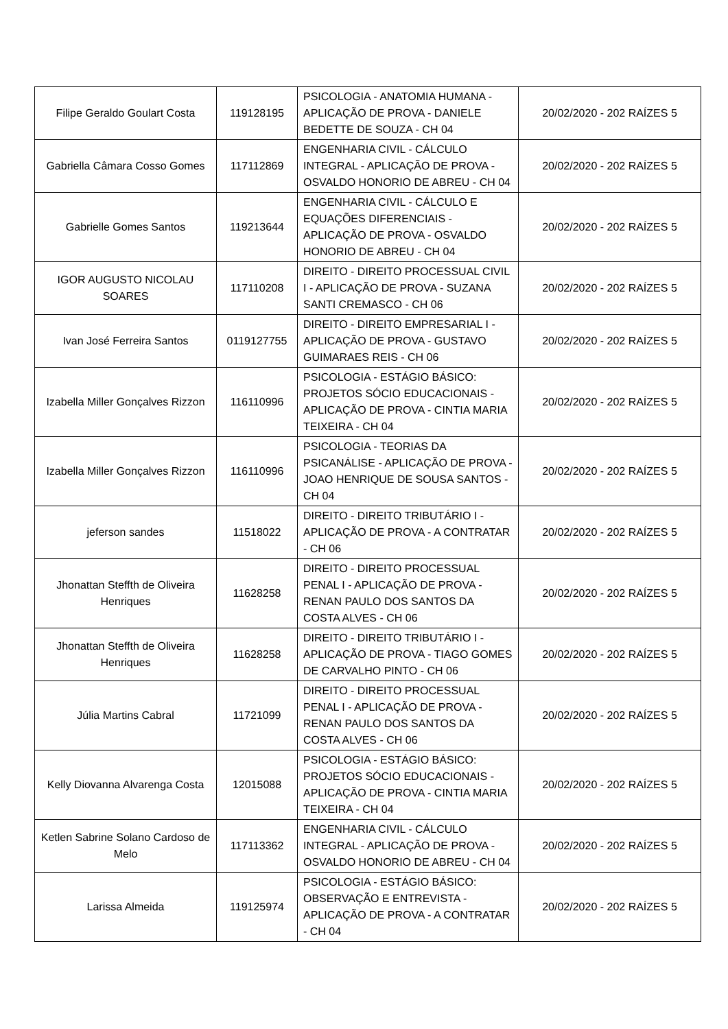| Filipe Geraldo Goulart Costa | 119128195 | PSICOLOGIA - ANATOMIA HUMANA - APLICAÇÃO DE PROVA - DANIELE BEDETTE DE SOUZA - CH 04 | 20/02/2020 - 202 RAÍZES 5 |
| Gabriella Câmara Cosso Gomes | 117112869 | ENGENHARIA CIVIL - CÁLCULO INTEGRAL - APLICAÇÃO DE PROVA - OSVALDO HONORIO DE ABREU - CH 04 | 20/02/2020 - 202 RAÍZES 5 |
| Gabrielle Gomes Santos | 119213644 | ENGENHARIA CIVIL - CÁLCULO E EQUAÇÕES DIFERENCIAIS - APLICAÇÃO DE PROVA - OSVALDO HONORIO DE ABREU - CH 04 | 20/02/2020 - 202 RAÍZES 5 |
| IGOR AUGUSTO NICOLAU SOARES | 117110208 | DIREITO - DIREITO PROCESSUAL CIVIL I - APLICAÇÃO DE PROVA - SUZANA SANTI CREMASCO - CH 06 | 20/02/2020 - 202 RAÍZES 5 |
| Ivan José Ferreira Santos | 0119127755 | DIREITO - DIREITO EMPRESARIAL I - APLICAÇÃO DE PROVA - GUSTAVO GUIMARAES REIS - CH 06 | 20/02/2020 - 202 RAÍZES 5 |
| Izabella Miller Gonçalves Rizzon | 116110996 | PSICOLOGIA - ESTÁGIO BÁSICO: PROJETOS SÓCIO EDUCACIONAIS - APLICAÇÃO DE PROVA - CINTIA MARIA TEIXEIRA - CH 04 | 20/02/2020 - 202 RAÍZES 5 |
| Izabella Miller Gonçalves Rizzon | 116110996 | PSICOLOGIA - TEORIAS DA PSICANÁLISE - APLICAÇÃO DE PROVA - JOAO HENRIQUE DE SOUSA SANTOS - CH 04 | 20/02/2020 - 202 RAÍZES 5 |
| jeferson sandes | 11518022 | DIREITO - DIREITO TRIBUTÁRIO I - APLICAÇÃO DE PROVA - A CONTRATAR - CH 06 | 20/02/2020 - 202 RAÍZES 5 |
| Jhonattan Steffth de Oliveira Henriques | 11628258 | DIREITO - DIREITO PROCESSUAL PENAL I - APLICAÇÃO DE PROVA - RENAN PAULO DOS SANTOS DA COSTA ALVES - CH 06 | 20/02/2020 - 202 RAÍZES 5 |
| Jhonattan Steffth de Oliveira Henriques | 11628258 | DIREITO - DIREITO TRIBUTÁRIO I - APLICAÇÃO DE PROVA - TIAGO GOMES DE CARVALHO PINTO - CH 06 | 20/02/2020 - 202 RAÍZES 5 |
| Júlia Martins Cabral | 11721099 | DIREITO - DIREITO PROCESSUAL PENAL I - APLICAÇÃO DE PROVA - RENAN PAULO DOS SANTOS DA COSTA ALVES - CH 06 | 20/02/2020 - 202 RAÍZES 5 |
| Kelly Diovanna Alvarenga Costa | 12015088 | PSICOLOGIA - ESTÁGIO BÁSICO: PROJETOS SÓCIO EDUCACIONAIS - APLICAÇÃO DE PROVA - CINTIA MARIA TEIXEIRA - CH 04 | 20/02/2020 - 202 RAÍZES 5 |
| Ketlen Sabrine Solano Cardoso de Melo | 117113362 | ENGENHARIA CIVIL - CÁLCULO INTEGRAL - APLICAÇÃO DE PROVA - OSVALDO HONORIO DE ABREU - CH 04 | 20/02/2020 - 202 RAÍZES 5 |
| Larissa Almeida | 119125974 | PSICOLOGIA - ESTÁGIO BÁSICO: OBSERVAÇÃO E ENTREVISTA - APLICAÇÃO DE PROVA - A CONTRATAR - CH 04 | 20/02/2020 - 202 RAÍZES 5 |